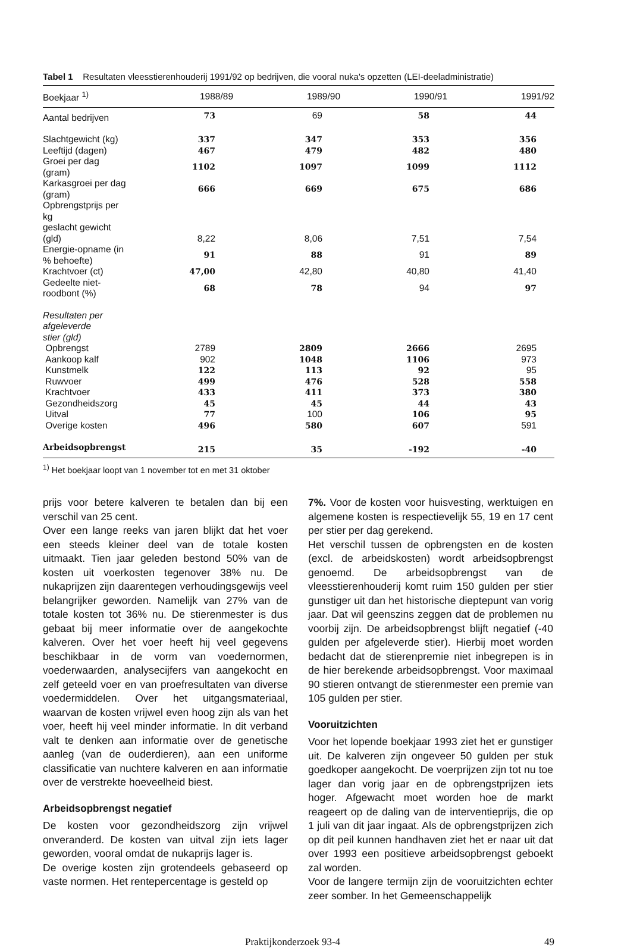Tabel 1 Resultaten vleesstierenhouderij 1991/92 op bedrijven, die vooral nuka's opzetten (LEI-deeladministratie)
| Boekjaar <sup>1)</sup> | 1988/89 | 1989/90 | 1990/91 | 1991/92 |
| --- | --- | --- | --- | --- |
| Aantal bedrijven | 73 | 69 | 58 | 44 |
| Slachtgewicht (kg) | 337 | 347 | 353 | 356 |
| Leeftijd (dagen) | 467 | 479 | 482 | 480 |
| Groei per dag (gram) | 1102 | 1097 | 1099 | 1112 |
| Karkasgroei per dag (gram) | 666 | 669 | 675 | 686 |
| Opbrengstprijs per kg geslacht gewicht (gld) | 8,22 | 8,06 | 7,51 | 7,54 |
| Energie-opname (in % behoefte) | 91 | 88 | 91 | 89 |
| Krachtvoer (ct) | 47,00 | 42,80 | 40,80 | 41,40 |
| Gedeelte niet-roodbont (%) | 68 | 78 | 94 | 97 |
| Resultaten per afgeleverde stier (gld) | | | | |
| Opbrengst | 2789 | 2809 | 2666 | 2695 |
| Aankoop kalf | 902 | 1048 | 1106 | 973 |
| Kunstmelk | 122 | 113 | 92 | 95 |
| Ruwvoer | 499 | 476 | 528 | 558 |
| Krachtvoer | 433 | 411 | 373 | 380 |
| Gezondheidszorg | 45 | 45 | 44 | 43 |
| Uitval | 77 | 100 | 106 | 95 |
| Overige kosten | 496 | 580 | 607 | 591 |
| Arbeidsopbrengst | 215 | 35 | -192 | -40 |
<sup>1)</sup> Het boekjaar loopt van 1 november tot en met 31 oktober
prijs voor betere kalveren te betalen dan bij een verschil van 25 cent.
Over een lange reeks van jaren blijkt dat het voer een steeds kleiner deel van de totale kosten uitmaakt. Tien jaar geleden bestond 50% van de kosten uit voerkosten tegenover 38% nu. De nukaprijzen zijn daarentegen verhoudingsgewijs veel belangrijker geworden. Namelijk van 27% van de totale kosten tot 36% nu. De stierenmester is dus gebaat bij meer informatie over de aangekochte kalveren. Over het voer heeft hij veel gegevens beschikbaar in de vorm van voedernormen, voederwaarden, analysecijfers van aangekocht en zelf geteeld voer en van proefresultaten van diverse voedermiddelen. Over het uitgangsmateriaal, waarvan de kosten vrijwel even hoog zijn als van het voer, heeft hij veel minder informatie. In dit verband valt te denken aan informatie over de genetische aanleg (van de ouderdieren), aan een uniforme classificatie van nuchtere kalveren en aan informatie over de verstrekte hoeveelheid biest.
Arbeidsopbrengst negatief
De kosten voor gezondheidszorg zijn vrijwel onveranderd. De kosten van uitval zijn iets lager geworden, vooral omdat de nukaprijs lager is.
De overige kosten zijn grotendeels gebaseerd op vaste normen. Het rentepercentage is gesteld op
7%. Voor de kosten voor huisvesting, werktuigen en algemene kosten is respectievelijk 55, 19 en 17 cent per stier per dag gerekend.
Het verschil tussen de opbrengsten en de kosten (excl. de arbeidskosten) wordt arbeidsopbrengst genoemd. De arbeidsopbrengst van de vleesstierenhouderij komt ruim 150 gulden per stier gunstiger uit dan het historische dieptepunt van vorig jaar. Dat wil geenszins zeggen dat de problemen nu voorbij zijn. De arbeidsopbrengst blijft negatief (-40 gulden per afgeleverde stier). Hierbij moet worden bedacht dat de stierenpremie niet inbegrepen is in de hier berekende arbeidsopbrengst. Voor maximaal 90 stieren ontvangt de stierenmester een premie van 105 gulden per stier.
Vooruitzichten
Voor het lopende boekjaar 1993 ziet het er gunstiger uit. De kalveren zijn ongeveer 50 gulden per stuk goedkoper aangekocht. De voerprijzen zijn tot nu toe lager dan vorig jaar en de opbrengstprijzen iets hoger. Afgewacht moet worden hoe de markt reageert op de daling van de interventieprijs, die op 1 juli van dit jaar ingaat. Als de opbrengstprijzen zich op dit peil kunnen handhaven ziet het er naar uit dat over 1993 een positieve arbeidsopbrengst geboekt zal worden.
Voor de langere termijn zijn de vooruitzichten echter zeer somber. In het Gemeenschappelijk
Praktijkonderzoek 93-4 49